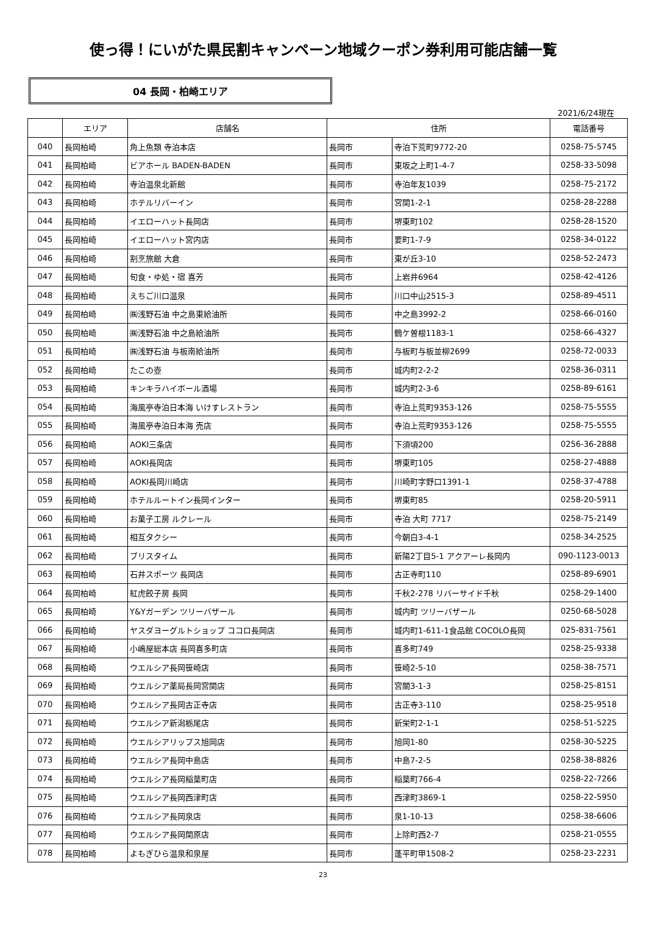使っ得！にいがた県民割キャンペーン地域クーポン券利用可能店舗一覧
04 長岡・柏崎エリア
2021/6/24現在
| | エリア | 店舗名 | 住所 | | 電話番号 |
| --- | --- | --- | --- | --- | --- |
| 040 | 長岡柏崎 | 角上魚類 寺泊本店 | 長岡市 | 寺泊下荒町9772-20 | 0258-75-5745 |
| 041 | 長岡柏崎 | ビアホール BADEN-BADEN | 長岡市 | 東坂之上町1-4-7 | 0258-33-5098 |
| 042 | 長岡柏崎 | 寺泊温泉北新館 | 長岡市 | 寺泊年友1039 | 0258-75-2172 |
| 043 | 長岡柏崎 | ホテルリバーイン | 長岡市 | 宮関1-2-1 | 0258-28-2288 |
| 044 | 長岡柏崎 | イエローハット長岡店 | 長岡市 | 堺東町102 | 0258-28-1520 |
| 045 | 長岡柏崎 | イエローハット宮内店 | 長岡市 | 要町1-7-9 | 0258-34-0122 |
| 046 | 長岡柏崎 | 割烹旅館 大倉 | 長岡市 | 東が丘3-10 | 0258-52-2473 |
| 047 | 長岡柏崎 | 旬食・ゆ処・宿 喜芳 | 長岡市 | 上岩井6964 | 0258-42-4126 |
| 048 | 長岡柏崎 | えちご川口温泉 | 長岡市 | 川口中山2515-3 | 0258-89-4511 |
| 049 | 長岡柏崎 | ㈱浅野石油 中之島東給油所 | 長岡市 | 中之島3992-2 | 0258-66-0160 |
| 050 | 長岡柏崎 | ㈱浅野石油 中之島給油所 | 長岡市 | 鶴ケ曽根1183-1 | 0258-66-4327 |
| 051 | 長岡柏崎 | ㈱浅野石油 与板南給油所 | 長岡市 | 与板町与板並柳2699 | 0258-72-0033 |
| 052 | 長岡柏崎 | たこの壺 | 長岡市 | 城内町2-2-2 | 0258-36-0311 |
| 053 | 長岡柏崎 | キンキラハイボール酒場 | 長岡市 | 城内町2-3-6 | 0258-89-6161 |
| 054 | 長岡柏崎 | 海風亭寺泊日本海 いけすレストラン | 長岡市 | 寺泊上荒町9353-126 | 0258-75-5555 |
| 055 | 長岡柏崎 | 海風亭寺泊日本海 売店 | 長岡市 | 寺泊上荒町9353-126 | 0258-75-5555 |
| 056 | 長岡柏崎 | AOKI三条店 | 長岡市 | 下須頃200 | 0256-36-2888 |
| 057 | 長岡柏崎 | AOKI長岡店 | 長岡市 | 堺東町105 | 0258-27-4888 |
| 058 | 長岡柏崎 | AOKI長岡川崎店 | 長岡市 | 川崎町字野口1391-1 | 0258-37-4788 |
| 059 | 長岡柏崎 | ホテルルートイン長岡インター | 長岡市 | 堺東町85 | 0258-20-5911 |
| 060 | 長岡柏崎 | お菓子工房 ルクレール | 長岡市 | 寺泊 大町 7717 | 0258-75-2149 |
| 061 | 長岡柏崎 | 相互タクシー | 長岡市 | 今朝白3-4-1 | 0258-34-2525 |
| 062 | 長岡柏崎 | ブリスタイム | 長岡市 | 新陽2丁目5-1 アクアーレ長岡内 | 090-1123-0013 |
| 063 | 長岡柏崎 | 石井スポーツ 長岡店 | 長岡市 | 古正寺町110 | 0258-89-6901 |
| 064 | 長岡柏崎 | 紅虎餃子房 長岡 | 長岡市 | 千秋2-278 リバーサイド千秋 | 0258-29-1400 |
| 065 | 長岡柏崎 | Y&Yガーデン ツリーバザール | 長岡市 | 城内町 ツリーバザール | 0250-68-5028 |
| 066 | 長岡柏崎 | ヤスダヨーグルトショップ ココロ長岡店 | 長岡市 | 城内町1-611-1食品館 COCOLO長岡 | 025-831-7561 |
| 067 | 長岡柏崎 | 小嶋屋総本店 長岡喜多町店 | 長岡市 | 喜多町749 | 0258-25-9338 |
| 068 | 長岡柏崎 | ウエルシア長岡笹崎店 | 長岡市 | 笹崎2-5-10 | 0258-38-7571 |
| 069 | 長岡柏崎 | ウエルシア薬局長岡宮関店 | 長岡市 | 宮關3-1-3 | 0258-25-8151 |
| 070 | 長岡柏崎 | ウエルシア長岡古正寺店 | 長岡市 | 古正寺3-110 | 0258-25-9518 |
| 071 | 長岡柏崎 | ウエルシア新潟栃尾店 | 長岡市 | 新栄町2-1-1 | 0258-51-5225 |
| 072 | 長岡柏崎 | ウエルシアリップス旭岡店 | 長岡市 | 旭岡1-80 | 0258-30-5225 |
| 073 | 長岡柏崎 | ウエルシア長岡中島店 | 長岡市 | 中島7-2-5 | 0258-38-8826 |
| 074 | 長岡柏崎 | ウエルシア長岡稲葉町店 | 長岡市 | 稲葉町766-4 | 0258-22-7266 |
| 075 | 長岡柏崎 | ウエルシア長岡西津町店 | 長岡市 | 西津町3869-1 | 0258-22-5950 |
| 076 | 長岡柏崎 | ウエルシア長岡泉店 | 長岡市 | 泉1-10-13 | 0258-38-6606 |
| 077 | 長岡柏崎 | ウエルシア長岡関原店 | 長岡市 | 上除町西2-7 | 0258-21-0555 |
| 078 | 長岡柏崎 | よもぎひら温泉和泉屋 | 長岡市 | 蓬平町甲1508-2 | 0258-23-2231 |
23